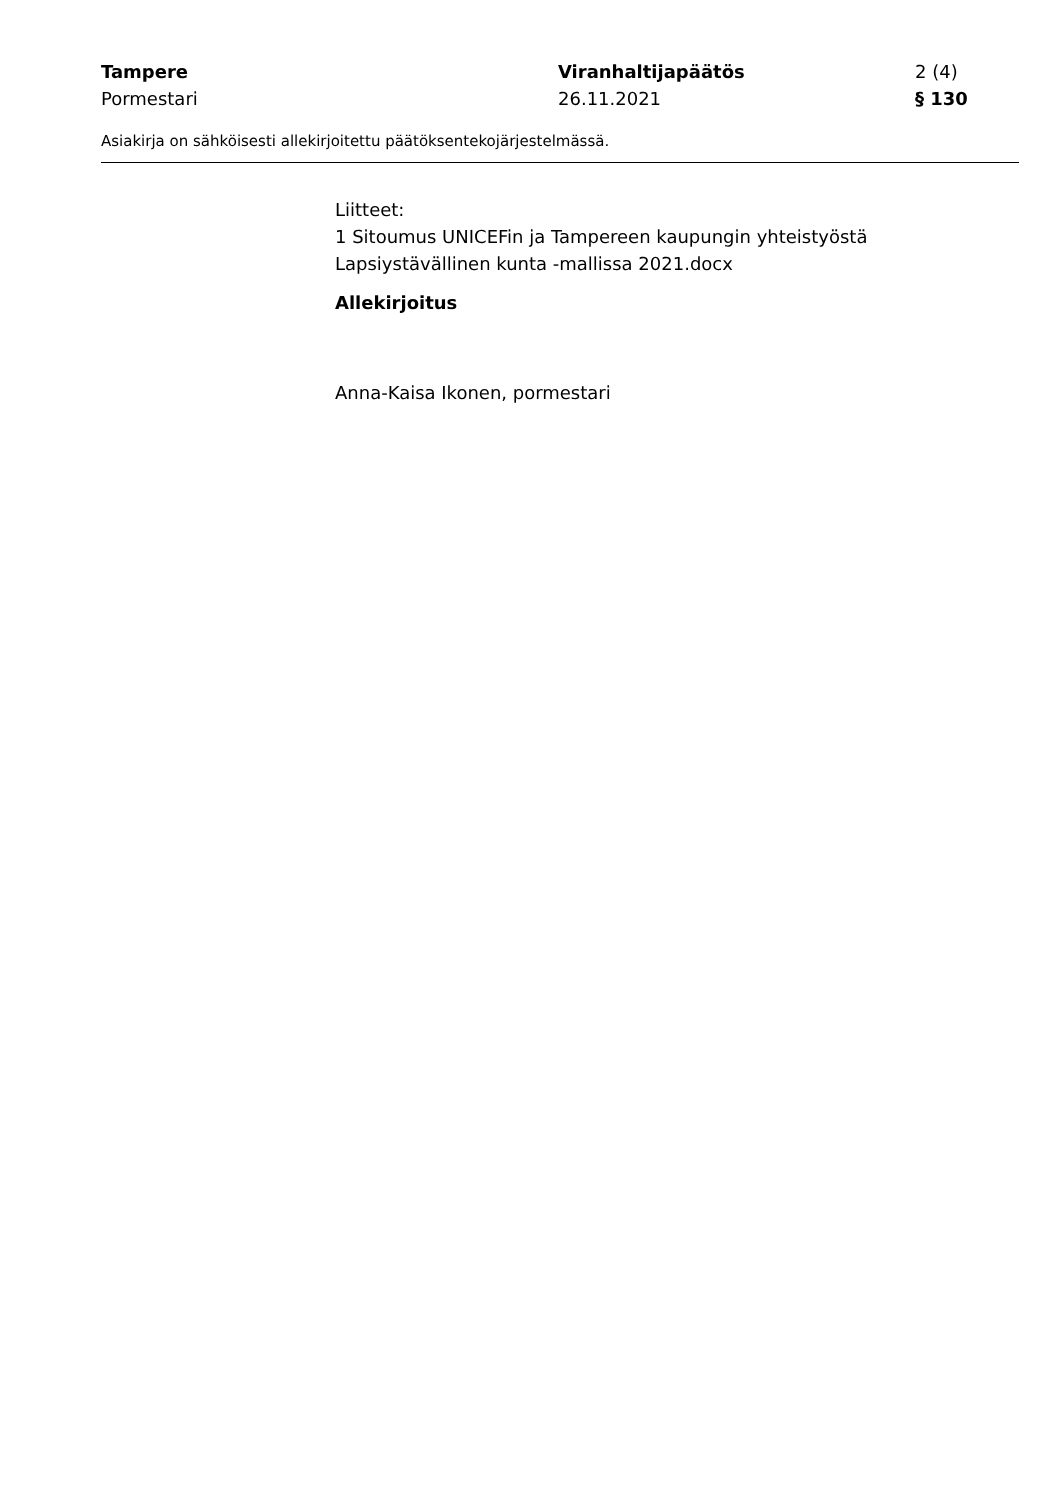Tampere Viranhaltijapäätös 2 (4)
Pormestari 26.11.2021 § 130
Asiakirja on sähköisesti allekirjoitettu päätöksentekojärjestelmässä.
Liitteet:
1 Sitoumus UNICEFin ja Tampereen kaupungin yhteistyöstä Lapsiystävällinen kunta -mallissa 2021.docx
Allekirjoitus
Anna-Kaisa Ikonen, pormestari